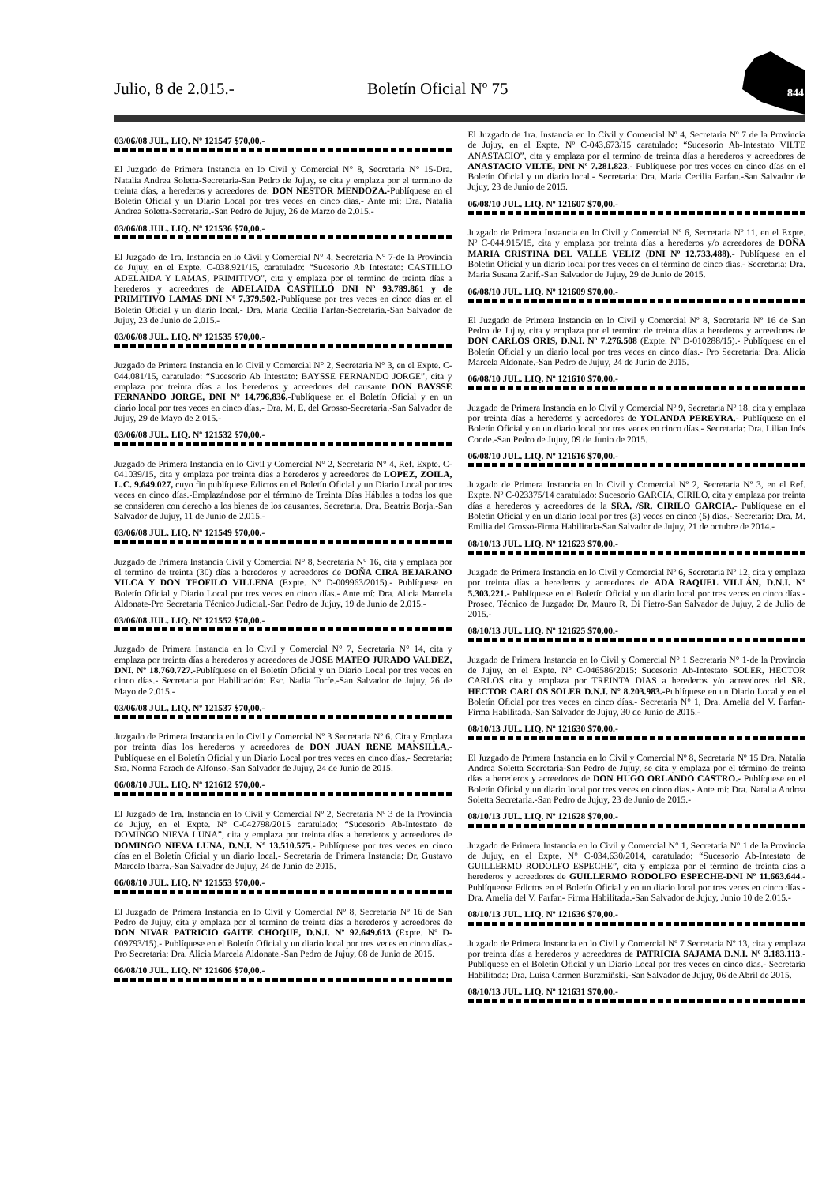Julio, 8 de 2.015.- Boletín Oficial Nº 75
844
03/06/08 JUL. LIQ. Nº 121547 $70,00.-
El Juzgado de Primera Instancia en lo Civil y Comercial N° 8, Secretaria N° 15-Dra. Natalia Andrea Soletta-Secretaria-San Pedro de Jujuy, se cita y emplaza por el termino de treinta días, a herederos y acreedores de: DON NESTOR MENDOZA.-Publíquese en el Boletín Oficial y un Diario Local por tres veces en cinco días.- Ante mi: Dra. Natalia Andrea Soletta-Secretaria.-San Pedro de Jujuy, 26 de Marzo de 2.015.-
03/06/08 JUL. LIQ. Nº 121536 $70,00.-
El Juzgado de 1ra. Instancia en lo Civil y Comercial N° 4, Secretaria N° 7-de la Provincia de Jujuy, en el Expte. C-038.921/15, caratulado: “Sucesorio Ab Intestato: CASTILLO ADELAIDA Y LAMAS, PRIMITIVO”, cita y emplaza por el termino de treinta días a herederos y acreedores de ADELAIDA CASTILLO DNI Nº 93.789.861 y de PRIMITIVO LAMAS DNI Nº 7.379.502.-Publíquese por tres veces en cinco días en el Boletín Oficial y un diario local.- Dra. Maria Cecilia Farfan-Secretaria.-San Salvador de Jujuy, 23 de Junio de 2.015.-
03/06/08 JUL. LIQ. Nº 121535 $70,00.-
Juzgado de Primera Instancia en lo Civil y Comercial N° 2, Secretaria N° 3, en el Expte. C-044.081/15, caratulado: “Sucesorio Ab Intestato: BAYSSE FERNANDO JORGE”, cita y emplaza por treinta días a los herederos y acreedores del causante DON BAYSSE FERNANDO JORGE, DNI Nº 14.796.836.-Publíquese en el Boletín Oficial y en un diario local por tres veces en cinco días.- Dra. M. E. del Grosso-Secretaria.-San Salvador de Jujuy, 29 de Mayo de 2.015.-
03/06/08 JUL. LIQ. Nº 121532 $70,00.-
Juzgado de Primera Instancia en lo Civil y Comercial N° 2, Secretaria N° 4, Ref. Expte. C-041039/15, cita y emplaza por treinta días a herederos y acreedores de LOPEZ, ZOILA, L.C. 9.649.027, cuyo fin publíquese Edictos en el Boletín Oficial y un Diario Local por tres veces en cinco días.-Emplazándose por el término de Treinta Días Hábiles a todos los que se consideren con derecho a los bienes de los causantes. Secretaria. Dra. Beatriz Borja.-San Salvador de Jujuy, 11 de Junio de 2.015.-
03/06/08 JUL. LIQ. Nº 121549 $70,00.-
Juzgado de Primera Instancia Civil y Comercial N° 8, Secretaria N° 16, cita y emplaza por el termino de treinta (30) días a herederos y acreedores de DOÑA CIRA BEJARANO VILCA Y DON TEOFILO VILLENA (Expte. Nº D-009963/2015).- Publíquese en Boletín Oficial y Diario Local por tres veces en cinco días.- Ante mí: Dra. Alicia Marcela Aldonate-Pro Secretaria Técnico Judicial.-San Pedro de Jujuy, 19 de Junio de 2.015.-
03/06/08 JUL. LIQ. Nº 121552 $70,00.-
Juzgado de Primera Instancia en lo Civil y Comercial N° 7, Secretaria N° 14, cita y emplaza por treinta días a herederos y acreedores de JOSE MATEO JURADO VALDEZ, DNI. Nº 18.760.727.-Publíquese en el Boletín Oficial y un Diario Local por tres veces en cinco días.- Secretaria por Habilitación: Esc. Nadia Torfe.-San Salvador de Jujuy, 26 de Mayo de 2.015.-
03/06/08 JUL. LIQ. Nº 121537 $70,00.-
Juzgado de Primera Instancia en lo Civil y Comercial Nº 3 Secretaria Nº 6. Cita y Emplaza por treinta días los herederos y acreedores de DON JUAN RENE MANSILLA.- Publíquese en el Boletín Oficial y un Diario Local por tres veces en cinco días.- Secretaria: Sra. Norma Farach de Alfonso.-San Salvador de Jujuy, 24 de Junio de 2015.
06/08/10 JUL. LIQ. Nº 121612 $70,00.-
El Juzgado de 1ra. Instancia en lo Civil y Comercial Nº 2, Secretaria Nº 3 de la Provincia de Jujuy, en el Expte. Nº C-042798/2015 caratulado: “Sucesorio Ab-Intestato de DOMINGO NIEVA LUNA”, cita y emplaza por treinta días a herederos y acreedores de DOMINGO NIEVA LUNA, D.N.I. Nº 13.510.575.- Publíquese por tres veces en cinco días en el Boletín Oficial y un diario local.- Secretaria de Primera Instancia: Dr. Gustavo Marcelo Ibarra.-San Salvador de Jujuy, 24 de Junio de 2015.
06/08/10 JUL. LIQ. Nº 121553 $70,00.-
El Juzgado de Primera Instancia en lo Civil y Comercial Nº 8, Secretaria Nº 16 de San Pedro de Jujuy, cita y emplaza por el termino de treinta días a herederos y acreedores de DON NIVAR PATRICIO GAITE CHOQUE, D.N.I. Nº 92.649.613 (Expte. Nº D-009793/15).- Publíquese en el Boletín Oficial y un diario local por tres veces en cinco días.- Pro Secretaria: Dra. Alicia Marcela Aldonate.-San Pedro de Jujuy, 08 de Junio de 2015.
06/08/10 JUL. LIQ. Nº 121606 $70,00.-
El Juzgado de 1ra. Instancia en lo Civil y Comercial Nº 4, Secretaria Nº 7 de la Provincia de Jujuy, en el Expte. Nº C-043.673/15 caratulado: “Sucesorio Ab-Intestato VILTE ANASTACIO”, cita y emplaza por el termino de treinta días a herederos y acreedores de ANASTACIO VILTE, DNI Nº 7.281.823.- Publíquese por tres veces en cinco días en el Boletín Oficial y un diario local.- Secretaria: Dra. Maria Cecilia Farfan.-San Salvador de Jujuy, 23 de Junio de 2015.
06/08/10 JUL. LIQ. Nº 121607 $70,00.-
Juzgado de Primera Instancia en lo Civil y Comercial Nº 6, Secretaria Nº 11, en el Expte. Nº C-044.915/15, cita y emplaza por treinta días a herederos y/o acreedores de DOÑA MARIA CRISTINA DEL VALLE VELIZ (DNI Nº 12.733.488).- Publíquese en el Boletín Oficial y un diario local por tres veces en el término de cinco días.- Secretaria: Dra. Maria Susana Zarif.-San Salvador de Jujuy, 29 de Junio de 2015.
06/08/10 JUL. LIQ. Nº 121609 $70,00.-
El Juzgado de Primera Instancia en lo Civil y Comercial Nº 8, Secretaria Nº 16 de San Pedro de Jujuy, cita y emplaza por el termino de treinta días a herederos y acreedores de DON CARLOS ORIS, D.N.I. Nº 7.276.508 (Expte. Nº D-010288/15).- Publíquese en el Boletín Oficial y un diario local por tres veces en cinco días.- Pro Secretaria: Dra. Alicia Marcela Aldonate.-San Pedro de Jujuy, 24 de Junio de 2015.
06/08/10 JUL. LIQ. Nº 121610 $70,00.-
Juzgado de Primera Instancia en lo Civil y Comercial Nº 9, Secretaria Nº 18, cita y emplaza por treinta días a herederos y acreedores de YOLANDA PEREYRA.- Publíquese en el Boletín Oficial y en un diario local por tres veces en cinco días.- Secretaria: Dra. Lilian Inés Conde.-San Pedro de Jujuy, 09 de Junio de 2015.
06/08/10 JUL. LIQ. Nº 121616 $70,00.-
Juzgado de Primera Instancia en lo Civil y Comercial Nº 2, Secretaria Nº 3, en el Ref. Expte. Nº C-023375/14 caratulado: Sucesorio GARCIA, CIRILO, cita y emplaza por treinta días a herederos y acreedores de la SRA. /SR. CIRILO GARCIA.- Publíquese en el Boletín Oficial y en un diario local por tres (3) veces en cinco (5) días.- Secretaria: Dra. M. Emilia del Grosso-Firma Habilitada-San Salvador de Jujuy, 21 de octubre de 2014.-
08/10/13 JUL. LIQ. Nº 121623 $70,00.-
Juzgado de Primera Instancia en lo Civil y Comercial Nº 6, Secretaria Nº 12, cita y emplaza por treinta días a herederos y acreedores de ADA RAQUEL VILLÁN, D.N.I. Nº 5.303.221.- Publíquese en el Boletín Oficial y un diario local por tres veces en cinco días.- Prosec. Técnico de Juzgado: Dr. Mauro R. Di Pietro-San Salvador de Jujuy, 2 de Julio de 2015.-
08/10/13 JUL. LIQ. Nº 121625 $70,00.-
Juzgado de Primera Instancia en lo Civil y Comercial N° 1 Secretaria N° 1-de la Provincia de Jujuy, en el Expte. N° C-046586/2015: Sucesorio Ab-Intestato SOLER, HECTOR CARLOS cita y emplaza por TREINTA DIAS a herederos y/o acreedores del SR. HECTOR CARLOS SOLER D.N.I. N° 8.203.983.-Publíquese en un Diario Local y en el Boletín Oficial por tres veces en cinco días.- Secretaria N° 1, Dra. Amelia del V. Farfan- Firma Habilitada.-San Salvador de Jujuy, 30 de Junio de 2015.-
08/10/13 JUL. LIQ. Nº 121630 $70,00.-
El Juzgado de Primera Instancia en lo Civil y Comercial Nº 8, Secretaria Nº 15 Dra. Natalia Andrea Soletta Secretaria-San Pedro de Jujuy, se cita y emplaza por el término de treinta días a herederos y acreedores de DON HUGO ORLANDO CASTRO.- Publíquese en el Boletín Oficial y un diario local por tres veces en cinco días.- Ante mí: Dra. Natalia Andrea Soletta Secretaria.-San Pedro de Jujuy, 23 de Junio de 2015.-
08/10/13 JUL. LIQ. Nº 121628 $70,00.-
Juzgado de Primera Instancia en lo Civil y Comercial N° 1, Secretaria N° 1 de la Provincia de Jujuy, en el Expte. N° C-034.630/2014, caratulado: “Sucesorio Ab-Intestato de GUILLERMO RODOLFO ESPECHE”, cita y emplaza por el término de treinta días a herederos y acreedores de GUILLERMO RODOLFO ESPECHE-DNI Nº 11.663.644.- Publíquense Edictos en el Boletín Oficial y en un diario local por tres veces en cinco días.- Dra. Amelia del V. Farfan- Firma Habilitada.-San Salvador de Jujuy, Junio 10 de 2.015.-
08/10/13 JUL. LIQ. Nº 121636 $70,00.-
Juzgado de Primera Instancia en lo Civil y Comercial Nº 7 Secretaria Nº 13, cita y emplaza por treinta días a herederos y acreedores de PATRICIA SAJAMA D.N.I. Nº 3.183.113.- Publíquese en el Boletín Oficial y un Diario Local por tres veces en cinco días.- Secretaria Habilitada: Dra. Luisa Carmen Burzmiñski.-San Salvador de Jujuy, 06 de Abril de 2015.
08/10/13 JUL. LIQ. Nº 121631 $70,00.-